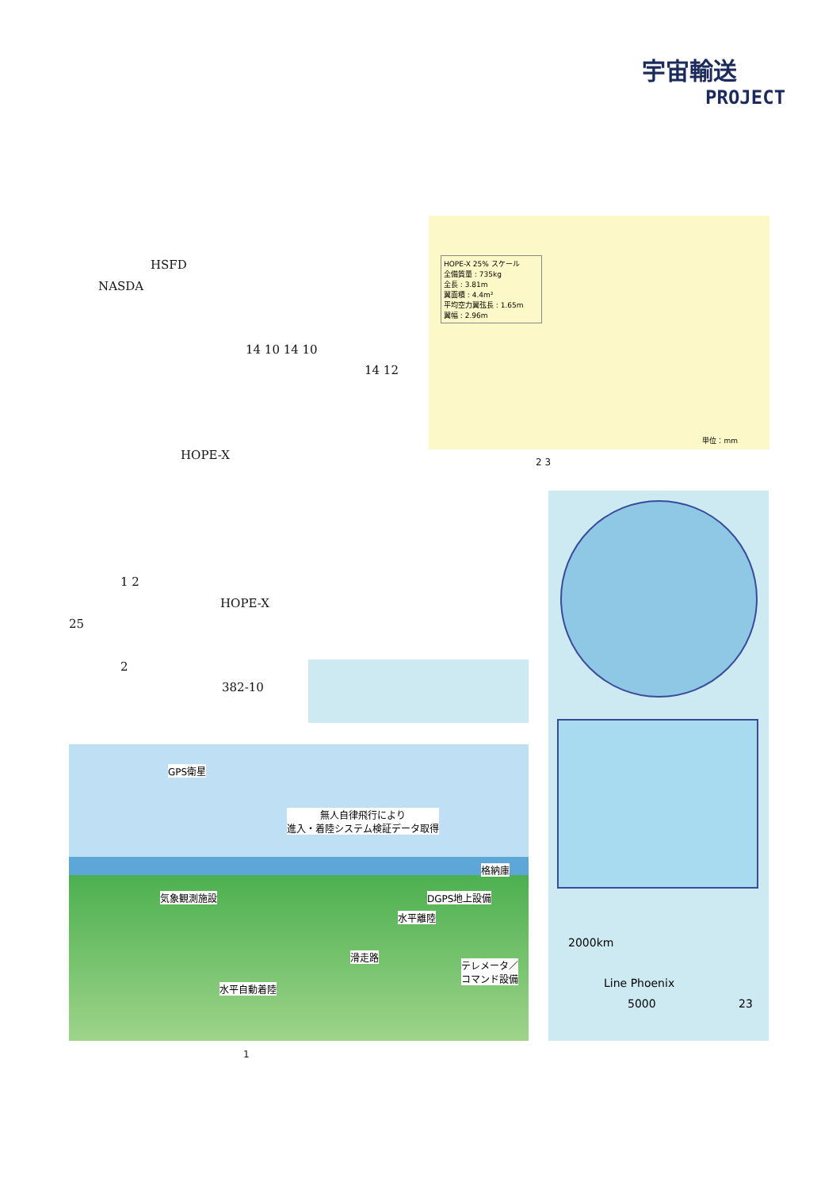宇宙輸送
PROJECT
HSFD
NASDA
14 10 14 10
14 12
HOPE-X
HOPE-X 25% スケール
全備質量 : 735kg
全長 : 3.81m
翼面積 : 4.4m²
平均空力翼弦長 : 1.65m
翼幅 : 2.96m
単位：mm
2 3
1 2
HOPE-X
25
2
382-10
2000km
Line Phoenix
5000 23
GPS衛星
無人自律飛行により
進入・着陸システム検証データ取得
格納庫
気象観測施設 DGPS地上設備
水平離陸
滑走路
テレメータ／
コマンド設備
水平自動着陸
1